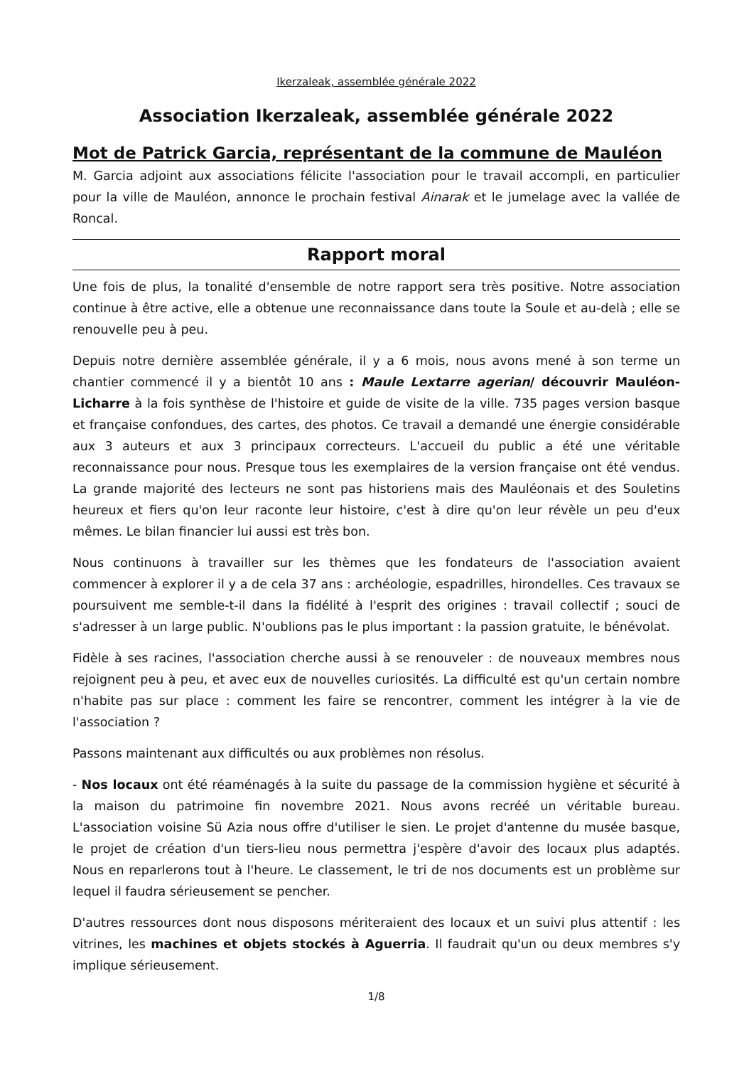Ikerzaleak, assemblée générale 2022
Association Ikerzaleak, assemblée générale 2022
Mot de Patrick Garcia, représentant de la commune de Mauléon
M. Garcia adjoint aux associations félicite l'association pour le travail accompli, en particulier pour la ville de Mauléon, annonce le prochain festival Ainarak et le jumelage avec la vallée de Roncal.
Rapport moral
Une fois de plus, la tonalité d'ensemble de notre rapport sera très positive. Notre association continue à être active, elle a obtenue une reconnaissance dans toute la Soule et au-delà ; elle se renouvelle peu à peu.
Depuis notre dernière assemblée générale, il y a 6 mois, nous avons mené à son terme un chantier commencé il y a bientôt 10 ans : Maule Lextarre agerian/ découvrir Mauléon-Licharre à la fois synthèse de l'histoire et guide de visite de la ville. 735 pages version basque et française confondues, des cartes, des photos. Ce travail a demandé une énergie considérable aux 3 auteurs et aux 3 principaux correcteurs. L'accueil du public a été une véritable reconnaissance pour nous. Presque tous les exemplaires de la version française ont été vendus. La grande majorité des lecteurs ne sont pas historiens mais des Mauléonais et des Souletins heureux et fiers qu'on leur raconte leur histoire, c'est à dire qu'on leur révèle un peu d'eux mêmes. Le bilan financier lui aussi est très bon.
Nous continuons à travailler sur les thèmes que les fondateurs de l'association avaient commencer à explorer il y a de cela 37 ans : archéologie, espadrilles, hirondelles. Ces travaux se poursuivent me semble-t-il dans la fidélité à l'esprit des origines : travail collectif ; souci de s'adresser à un large public. N'oublions pas le plus important : la passion gratuite, le bénévolat.
Fidèle à ses racines, l'association cherche aussi à se renouveler : de nouveaux membres nous rejoignent peu à peu, et avec eux de nouvelles curiosités. La difficulté est qu'un certain nombre n'habite pas sur place : comment les faire se rencontrer, comment les intégrer à la vie de l'association ?
Passons maintenant aux difficultés ou aux problèmes non résolus.
- Nos locaux ont été réaménagés à la suite du passage de la commission hygiène et sécurité à la maison du patrimoine fin novembre 2021. Nous avons recréé un véritable bureau. L'association voisine Sü Azia nous offre d'utiliser le sien. Le projet d'antenne du musée basque, le projet de création d'un tiers-lieu nous permettra j'espère d'avoir des locaux plus adaptés. Nous en reparlerons tout à l'heure. Le classement, le tri de nos documents est un problème sur lequel il faudra sérieusement se pencher.
D'autres ressources dont nous disposons mériteraient des locaux et un suivi plus attentif : les vitrines, les machines et objets stockés à Aguerria. Il faudrait qu'un ou deux membres s'y implique sérieusement.
1/8